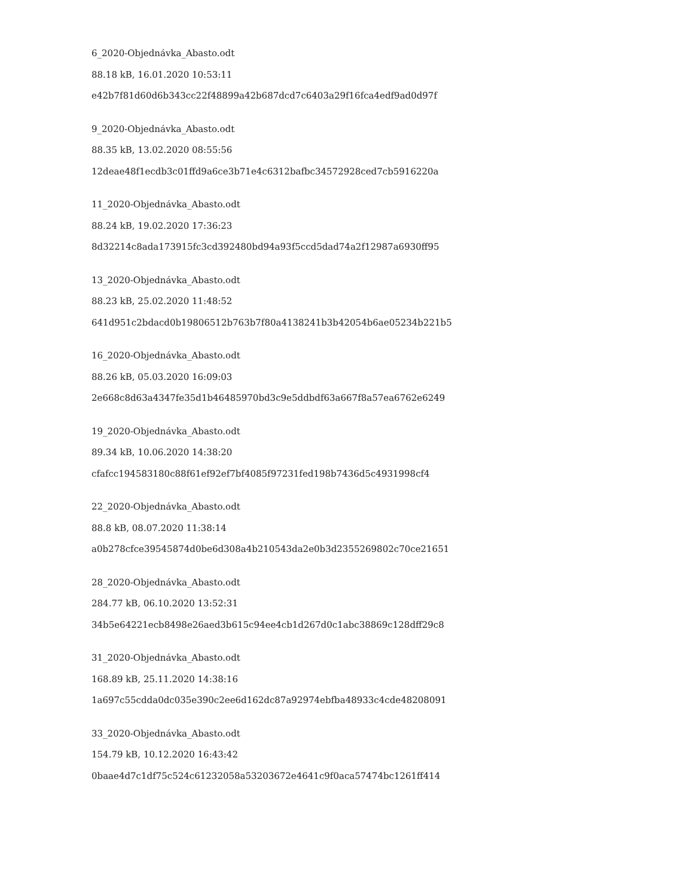6_2020-Objednávka_Abasto.odt
88.18 kB, 16.01.2020 10:53:11
e42b7f81d60d6b343cc22f48899a42b687dcd7c6403a29f16fca4edf9ad0d97f
9_2020-Objednávka_Abasto.odt
88.35 kB, 13.02.2020 08:55:56
12deae48f1ecdb3c01ffd9a6ce3b71e4c6312bafbc34572928ced7cb5916220a
11_2020-Objednávka_Abasto.odt
88.24 kB, 19.02.2020 17:36:23
8d32214c8ada173915fc3cd392480bd94a93f5ccd5dad74a2f12987a6930ff95
13_2020-Objednávka_Abasto.odt
88.23 kB, 25.02.2020 11:48:52
641d951c2bdacd0b19806512b763b7f80a4138241b3b42054b6ae05234b221b5
16_2020-Objednávka_Abasto.odt
88.26 kB, 05.03.2020 16:09:03
2e668c8d63a4347fe35d1b46485970bd3c9e5ddbdf63a667f8a57ea6762e6249
19_2020-Objednávka_Abasto.odt
89.34 kB, 10.06.2020 14:38:20
cfafcc194583180c88f61ef92ef7bf4085f97231fed198b7436d5c4931998cf4
22_2020-Objednávka_Abasto.odt
88.8 kB, 08.07.2020 11:38:14
a0b278cfce39545874d0be6d308a4b210543da2e0b3d2355269802c70ce21651
28_2020-Objednávka_Abasto.odt
284.77 kB, 06.10.2020 13:52:31
34b5e64221ecb8498e26aed3b615c94ee4cb1d267d0c1abc38869c128dff29c8
31_2020-Objednávka_Abasto.odt
168.89 kB, 25.11.2020 14:38:16
1a697c55cdda0dc035e390c2ee6d162dc87a92974ebfba48933c4cde48208091
33_2020-Objednávka_Abasto.odt
154.79 kB, 10.12.2020 16:43:42
0baae4d7c1df75c524c61232058a53203672e4641c9f0aca57474bc1261ff414